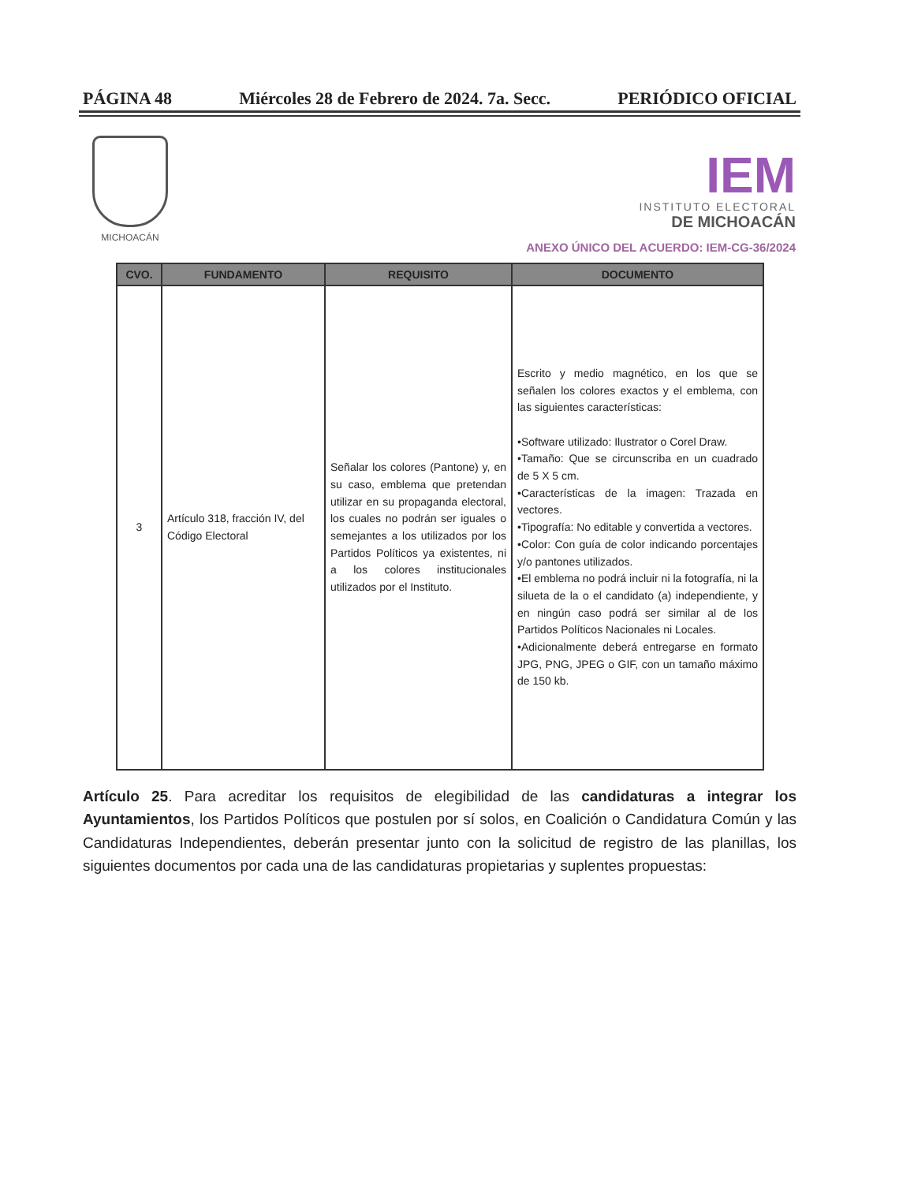PÁGINA 48 Miércoles 28 de Febrero de 2024. 7a. Secc. PERIÓDICO OFICIAL
MICHOACÁN
IEM
INSTITUTO ELECTORAL
DE MICHOACÁN
ANEXO ÚNICO DEL ACUERDO: IEM-CG-36/2024
| CVO. | FUNDAMENTO | REQUISITO | DOCUMENTO |
| --- | --- | --- | --- |
| 3 | Artículo 318, fracción IV, del Código Electoral | Señalar los colores (Pantone) y, en su caso, emblema que pretendan utilizar en su propaganda electoral, los cuales no podrán ser iguales o semejantes a los utilizados por los Partidos Políticos ya existentes, ni a los colores institucionales utilizados por el Instituto. | Escrito y medio magnético, en los que se señalen los colores exactos y el emblema, con las siguientes características: •Software utilizado: Ilustrator o Corel Draw. •Tamaño: Que se circunscriba en un cuadrado de 5 X 5 cm. •Características de la imagen: Trazada en vectores. •Tipografía: No editable y convertida a vectores. •Color: Con guía de color indicando porcentajes y/o pantones utilizados. •El emblema no podrá incluir ni la fotografía, ni la silueta de la o el candidato (a) independiente, y en ningún caso podrá ser similar al de los Partidos Políticos Nacionales ni Locales. •Adicionalmente deberá entregarse en formato JPG, PNG, JPEG o GIF, con un tamaño máximo de 150 kb. |
Artículo 25. Para acreditar los requisitos de elegibilidad de las candidaturas a integrar los Ayuntamientos, los Partidos Políticos que postulen por sí solos, en Coalición o Candidatura Común y las Candidaturas Independientes, deberán presentar junto con la solicitud de registro de las planillas, los siguientes documentos por cada una de las candidaturas propietarias y suplentes propuestas: